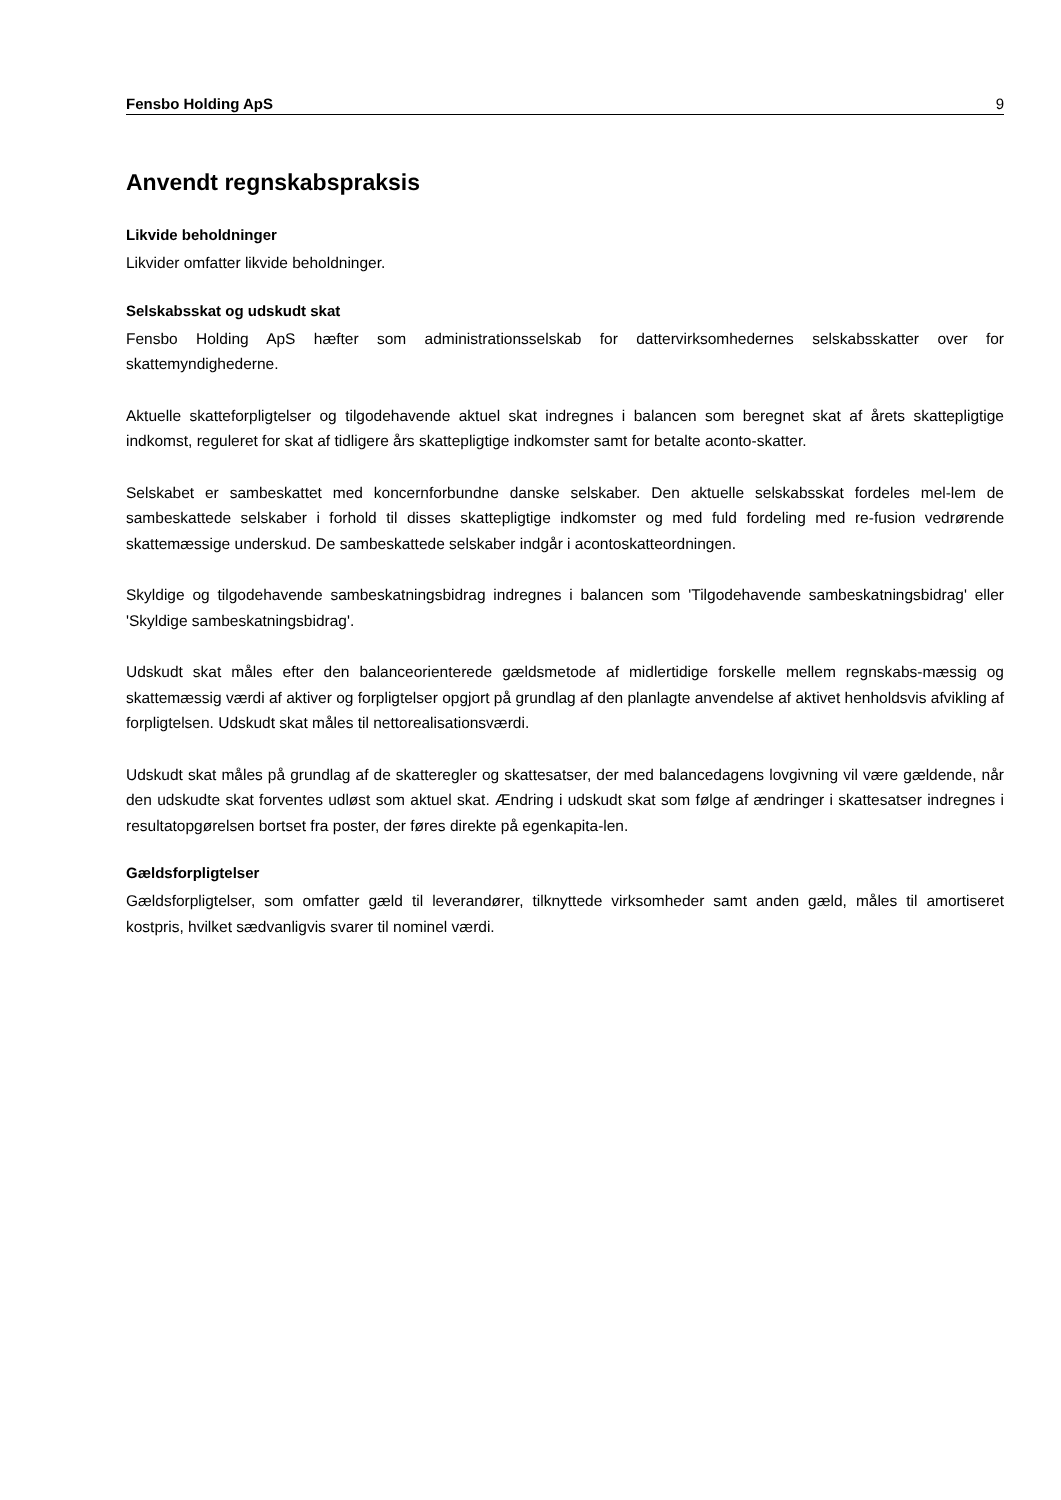Fensbo Holding ApS 9
Anvendt regnskabspraksis
Likvide beholdninger
Likvider omfatter likvide beholdninger.
Selskabsskat og udskudt skat
Fensbo Holding ApS hæfter som administrationsselskab for dattervirksomhedernes selskabsskatter over for skattemyndighederne.
Aktuelle skatteforpligtelser og tilgodehavende aktuel skat indregnes i balancen som beregnet skat af årets skattepligtige indkomst, reguleret for skat af tidligere års skattepligtige indkomster samt for betalte aconto-skatter.
Selskabet er sambeskattet med koncernforbundne danske selskaber. Den aktuelle selskabsskat fordeles mel-lem de sambeskattede selskaber i forhold til disses skattepligtige indkomster og med fuld fordeling med re-fusion vedrørende skattemæssige underskud. De sambeskattede selskaber indgår i acontoskatteordningen.
Skyldige og tilgodehavende sambeskatningsbidrag indregnes i balancen som 'Tilgodehavende sambeskatningsbidrag' eller 'Skyldige sambeskatningsbidrag'.
Udskudt skat måles efter den balanceorienterede gældsmetode af midlertidige forskelle mellem regnskabs-mæssig og skattemæssig værdi af aktiver og forpligtelser opgjort på grundlag af den planlagte anvendelse af aktivet henholdsvis afvikling af forpligtelsen. Udskudt skat måles til nettorealisationsværdi.
Udskudt skat måles på grundlag af de skatteregler og skattesatser, der med balancedagens lovgivning vil være gældende, når den udskudte skat forventes udløst som aktuel skat. Ændring i udskudt skat som følge af ændringer i skattesatser indregnes i resultatopgørelsen bortset fra poster, der føres direkte på egenkapita-len.
Gældsforpligtelser
Gældsforpligtelser, som omfatter gæld til leverandører, tilknyttede virksomheder samt anden gæld, måles til amortiseret kostpris, hvilket sædvanligvis svarer til nominel værdi.